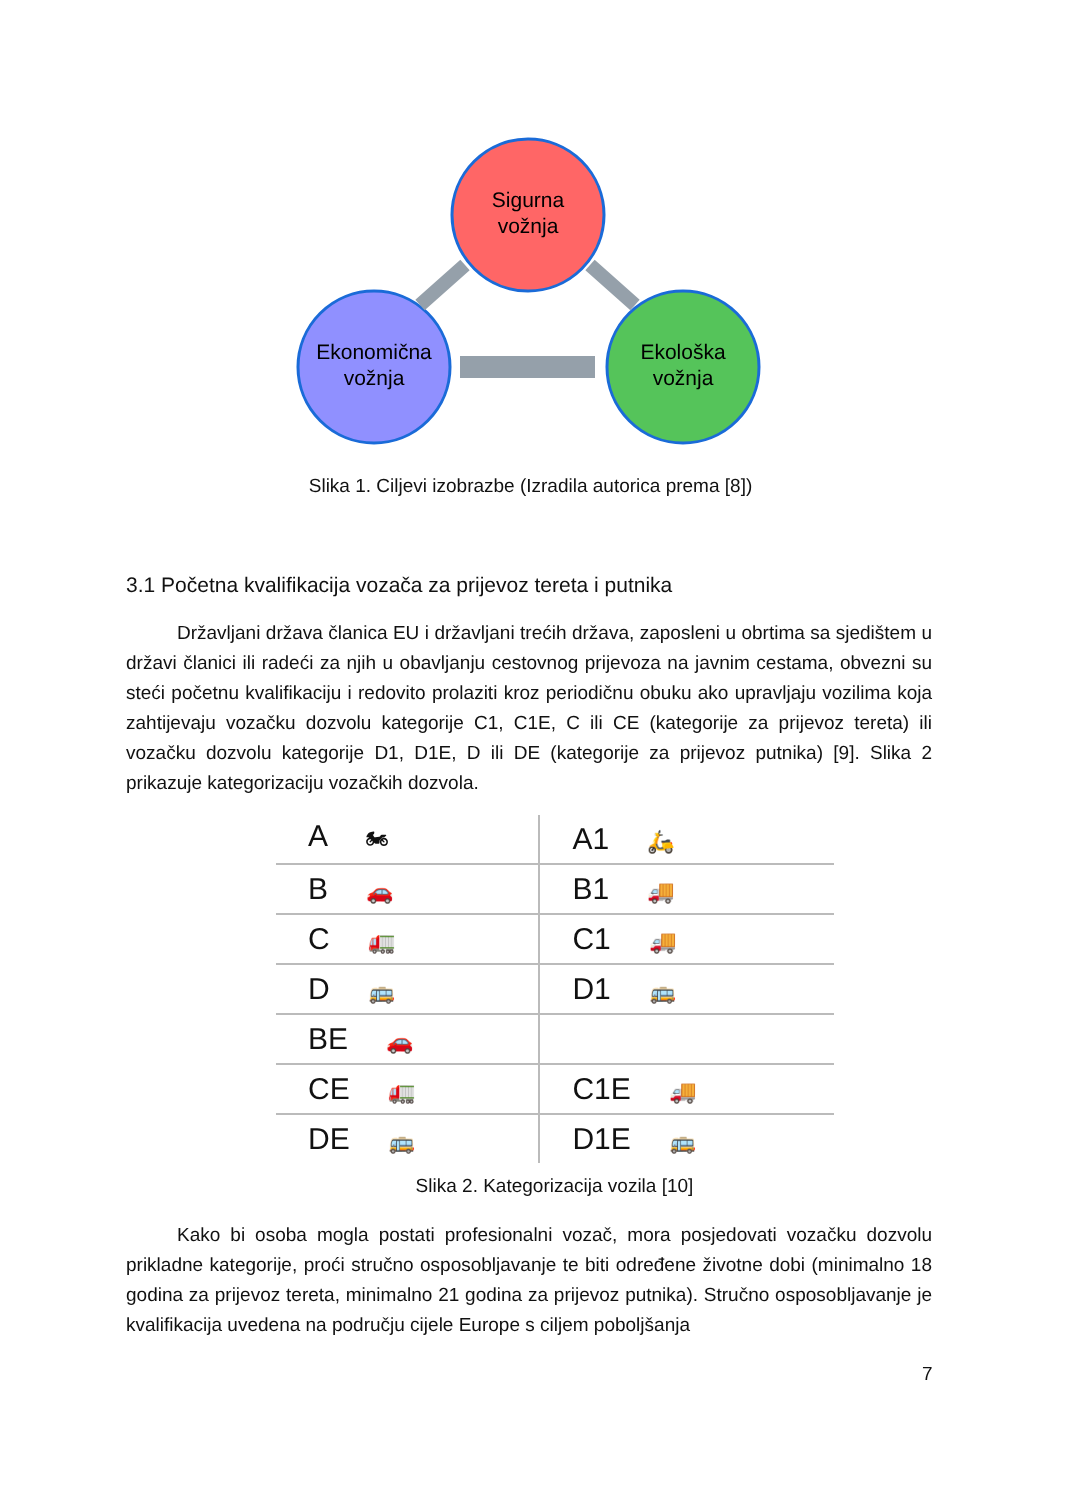Sigurna
vožnja
Ekonomična
vožnja
Ekološka
vožnja
Slika 1. Ciljevi izobrazbe (Izradila autorica prema [8])
3.1 Početna kvalifikacija vozača za prijevoz tereta i putnika
Državljani država članica EU i državljani trećih država, zaposleni u obrtima sa sjedištem u državi članici ili radeći za njih u obavljanju cestovnog prijevoza na javnim cestama, obvezni su steći početnu kvalifikaciju i redovito prolaziti kroz periodičnu obuku ako upravljaju vozilima koja zahtijevaju vozačku dozvolu kategorije C1, C1E, C ili CE (kategorije za prijevoz tereta) ili vozačku dozvolu kategorije D1, D1E, D ili DE (kategorije za prijevoz putnika) [9]. Slika 2 prikazuje kategorizaciju vozačkih dozvola.
| A 🏍 | A1 🛵 |
| B 🚗 | B1 🚚 |
| C 🚛 | C1 🚚 |
| D 🚌 | D1 🚌 |
| BE 🚗 | |
| CE 🚛 | C1E 🚚 |
| DE 🚌 | D1E 🚌 |
Slika 2. Kategorizacija vozila [10]
Kako bi osoba mogla postati profesionalni vozač, mora posjedovati vozačku dozvolu prikladne kategorije, proći stručno osposobljavanje te biti određene životne dobi (minimalno 18 godina za prijevoz tereta, minimalno 21 godina za prijevoz putnika). Stručno osposobljavanje je kvalifikacija uvedena na području cijele Europe s ciljem poboljšanja
7